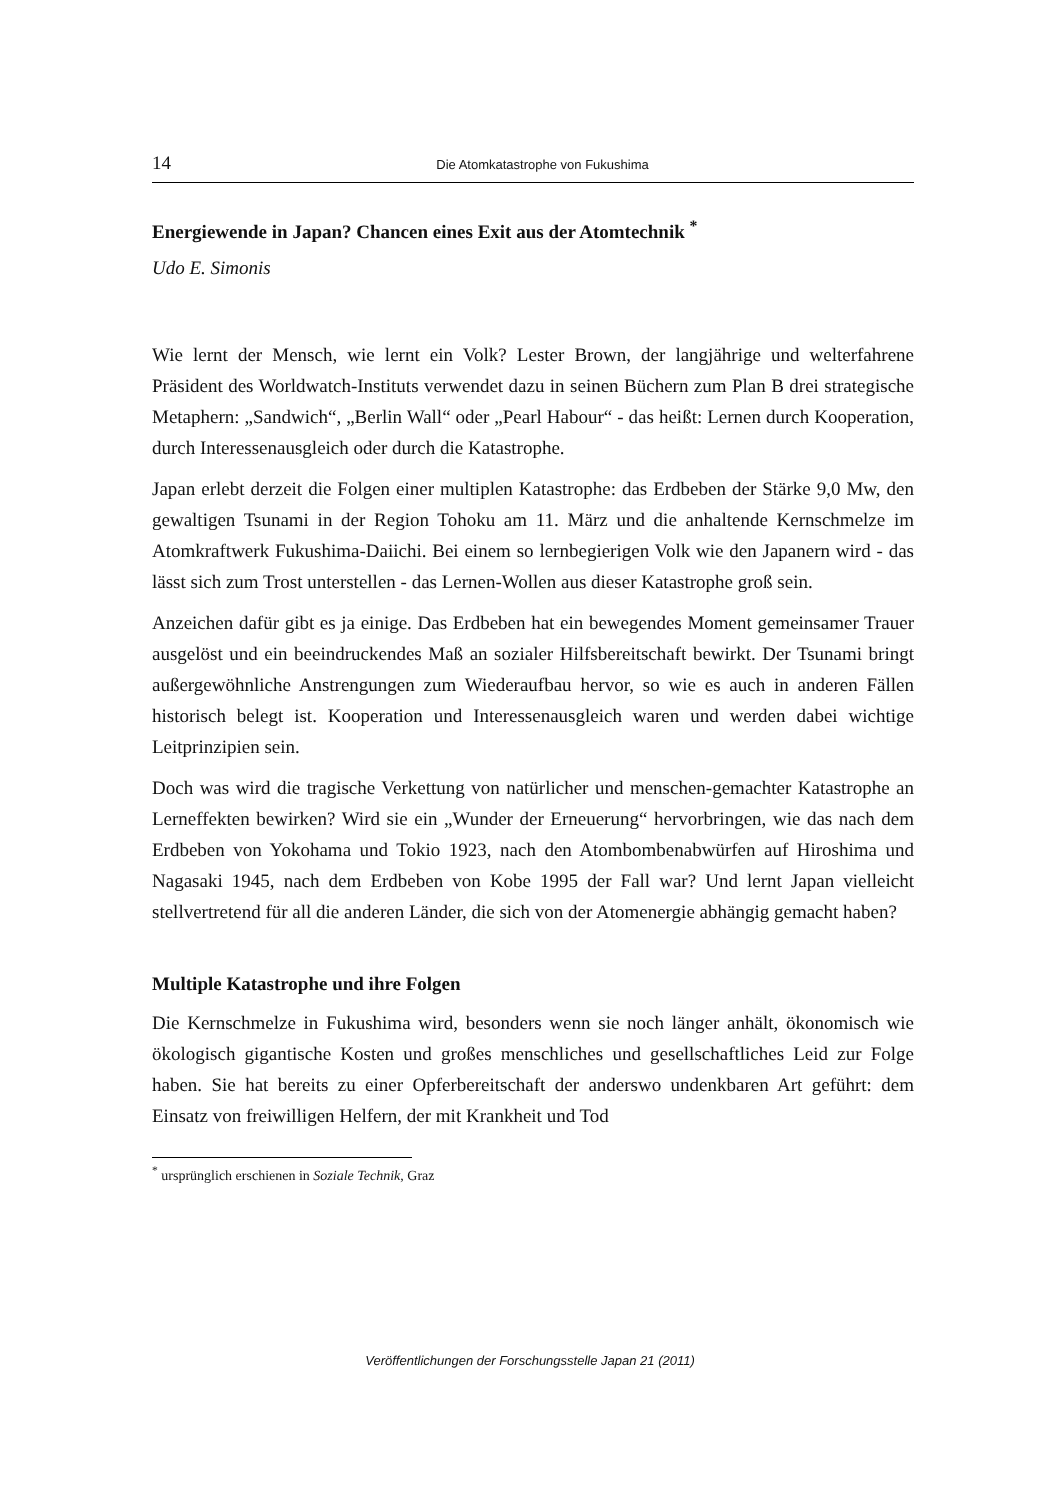14 Die Atomkatastrophe von Fukushima
Energiewende in Japan? Chancen eines Exit aus der Atomtechnik <sup>*</sup>
Udo E. Simonis
Wie lernt der Mensch, wie lernt ein Volk? Lester Brown, der langjährige und welterfahrene Präsident des Worldwatch-Instituts verwendet dazu in seinen Büchern zum Plan B drei strategische Metaphern: „Sandwich“, „Berlin Wall“ oder „Pearl Habour“ - das heißt: Lernen durch Kooperation, durch Interessenausgleich oder durch die Katastrophe.
Japan erlebt derzeit die Folgen einer multiplen Katastrophe: das Erdbeben der Stärke 9,0 Mw, den gewaltigen Tsunami in der Region Tohoku am 11. März und die anhaltende Kernschmelze im Atomkraftwerk Fukushima-Daiichi. Bei einem so lernbegierigen Volk wie den Japanern wird - das lässt sich zum Trost unterstellen - das Lernen-Wollen aus dieser Katastrophe groß sein.
Anzeichen dafür gibt es ja einige. Das Erdbeben hat ein bewegendes Moment gemeinsamer Trauer ausgelöst und ein beeindruckendes Maß an sozialer Hilfsbereitschaft bewirkt. Der Tsunami bringt außergewöhnliche Anstrengungen zum Wiederaufbau hervor, so wie es auch in anderen Fällen historisch belegt ist. Kooperation und Interessenausgleich waren und werden dabei wichtige Leitprinzipien sein.
Doch was wird die tragische Verkettung von natürlicher und menschen-gemachter Katastrophe an Lerneffekten bewirken? Wird sie ein „Wunder der Erneuerung“ hervorbringen, wie das nach dem Erdbeben von Yokohama und Tokio 1923, nach den Atombombenabwürfen auf Hiroshima und Nagasaki 1945, nach dem Erdbeben von Kobe 1995 der Fall war? Und lernt Japan vielleicht stellvertretend für all die anderen Länder, die sich von der Atomenergie abhängig gemacht haben?
Multiple Katastrophe und ihre Folgen
Die Kernschmelze in Fukushima wird, besonders wenn sie noch länger anhält, ökonomisch wie ökologisch gigantische Kosten und großes menschliches und gesellschaftliches Leid zur Folge haben. Sie hat bereits zu einer Opferbereitschaft der anderswo undenkbaren Art geführt: dem Einsatz von freiwilligen Helfern, der mit Krankheit und Tod
<sup>*</sup> ursprünglich erschienen in Soziale Technik, Graz
Veröffentlichungen der Forschungsstelle Japan 21 (2011)